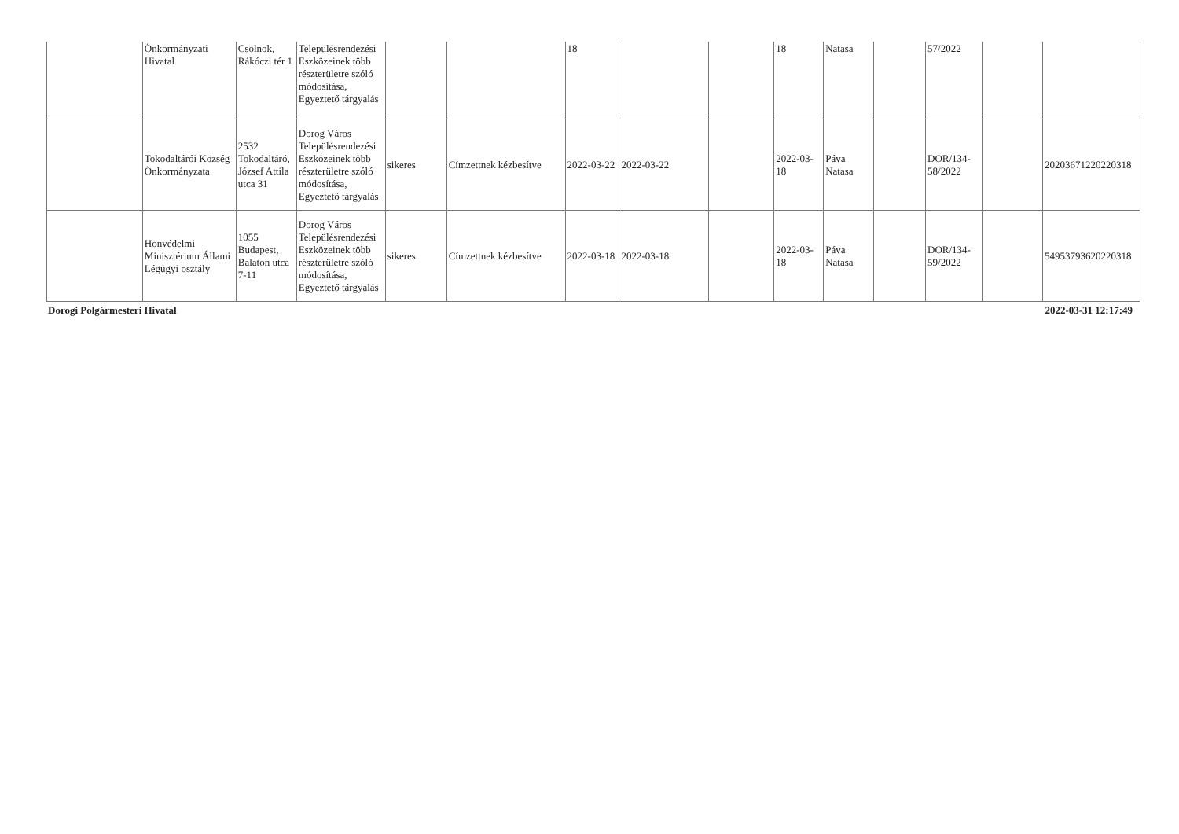| | Önkormányzati Hivatal | Csolnok, Rákóczi tér 1 | Településrendezési Eszközeinek több részterületre szóló módosítása, Egyeztető tárgyalás | | | 18 | | | 18 | Natasa | | 57/2022 | | |
| | Tokodaltárói Község Önkormányzata | 2532 Tokodaltáró, József Attila utca 31 | Dorog Város Településrendezési Eszközeinek több részterületre szóló módosítása, Egyeztető tárgyalás | sikeres | Címzettnek kézbesítve | 2022-03-22 | 2022-03-22 | | 2022-03-18 | Páva Natasa | | DOR/134-58/2022 | | 20203671220220318 |
| | Honvédelmi Minisztérium Állami Légügyi osztály | 1055 Budapest, Balaton utca 7-11 | Dorog Város Településrendezési Eszközeinek több részterületre szóló módosítása, Egyeztető tárgyalás | sikeres | Címzettnek kézbesítve | 2022-03-18 | 2022-03-18 | | 2022-03-18 | Páva Natasa | | DOR/134-59/2022 | | 54953793620220318 |
Dorogi Polgármesteri Hivatal 2022-03-31 12:17:49